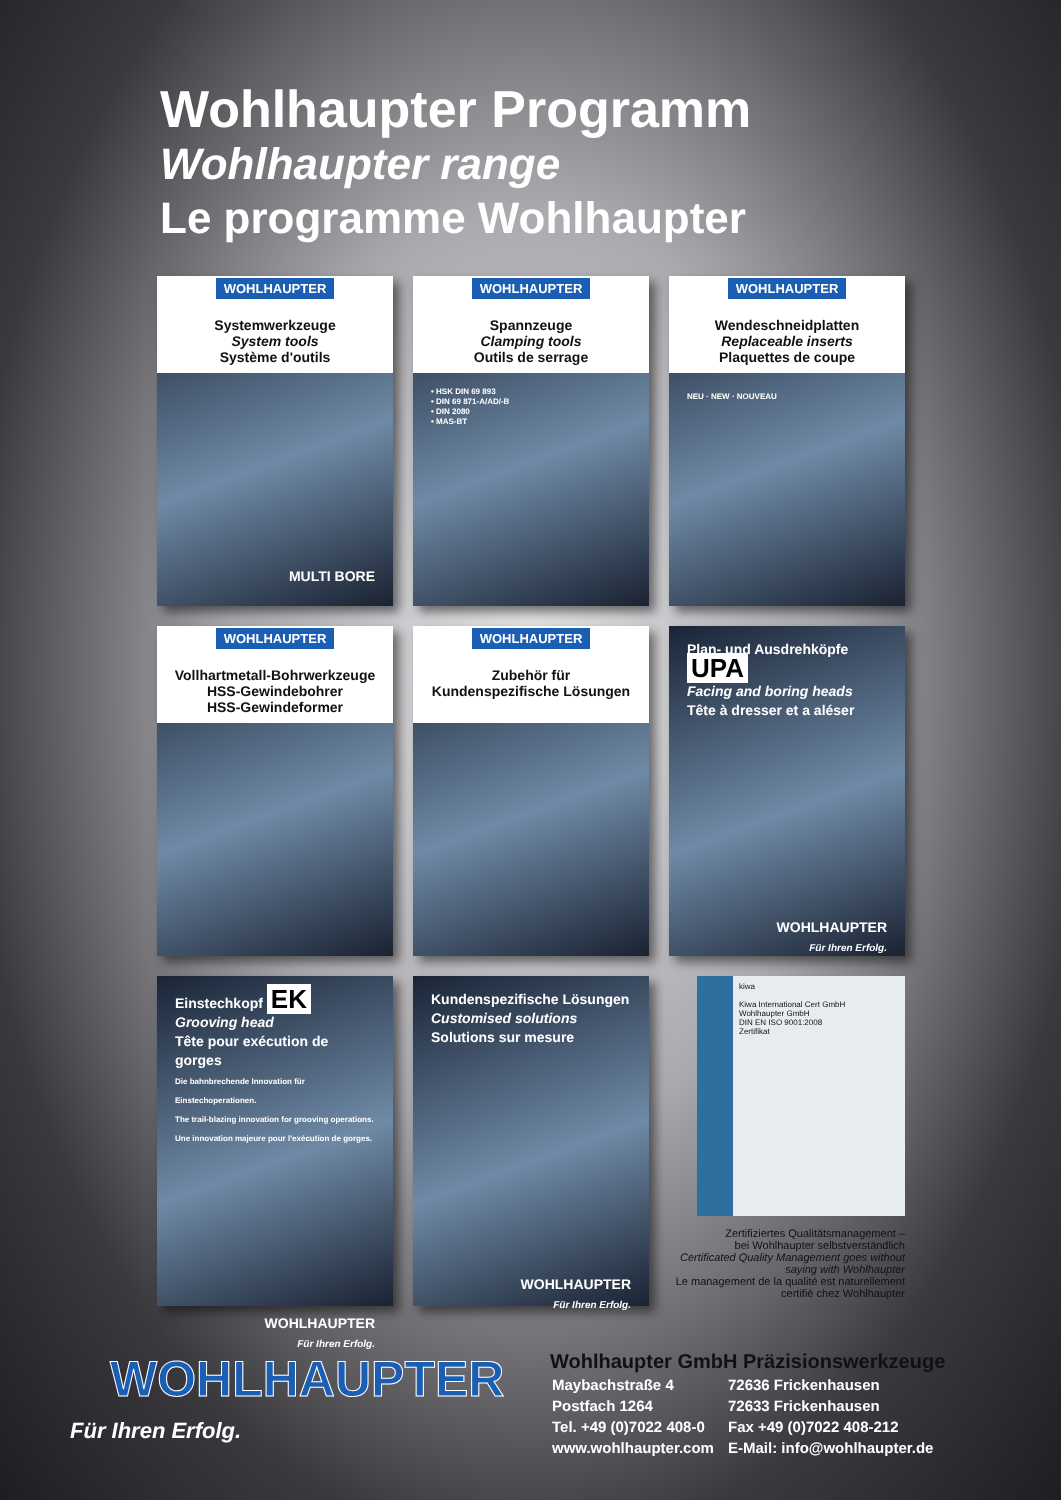Wohlhaupter Programm
Wohlhaupter range
Le programme Wohlhaupter
WOHLHAUPTER
Systemwerkzeuge
System tools
Système d'outils
MULTI BORE
WOHLHAUPTER
Spannzeuge
Clamping tools
Outils de serrage
• HSK DIN 69 893
• DIN 69 871-A/AD/-B
• DIN 2080
• MAS-BT
WOHLHAUPTER
Wendeschneidplatten
Replaceable inserts
Plaquettes de coupe
NEU · NEW · NOUVEAU
WOHLHAUPTER
Vollhartmetall-Bohrwerkzeuge
HSS-Gewindebohrer
HSS-Gewindeformer
WOHLHAUPTER
Zubehör für
Kundenspezifische Lösungen
Plan- und Ausdrehköpfe UPA
Facing and boring heads
Tête à dresser et a aléser
WOHLHAUPTER
Für Ihren Erfolg.
Einstechkopf EK
Grooving head
Tête pour exécution de gorges
Die bahnbrechende Innovation für Einstechoperationen.
The trail-blazing innovation for grooving operations.
Une innovation majeure pour l'exécution de gorges.
WOHLHAUPTER
Für Ihren Erfolg.
Kundenspezifische Lösungen
Customised solutions
Solutions sur mesure
WOHLHAUPTER
Für Ihren Erfolg.
kiwa
Kiwa International Cert GmbH
Wohlhaupter GmbH
DIN EN ISO 9001:2008
Zertifikat
Zertifiziertes Qualitätsmanagement –
bei Wohlhaupter selbstverständlich
Certificated Quality Management goes without saying with Wohlhaupter
Le management de la qualité est naturellement certifié chez Wohlhaupter
WOHLHAUPTER
Für Ihren Erfolg.
Wohlhaupter GmbH Präzisionswerkzeuge
| Maybachstraße 4 | 72636 Frickenhausen |
| Postfach 1264 | 72633 Frickenhausen |
| Tel. +49 (0)7022 408-0 | Fax +49 (0)7022 408-212 |
| www.wohlhaupter.com | E-Mail: info@wohlhaupter.de |